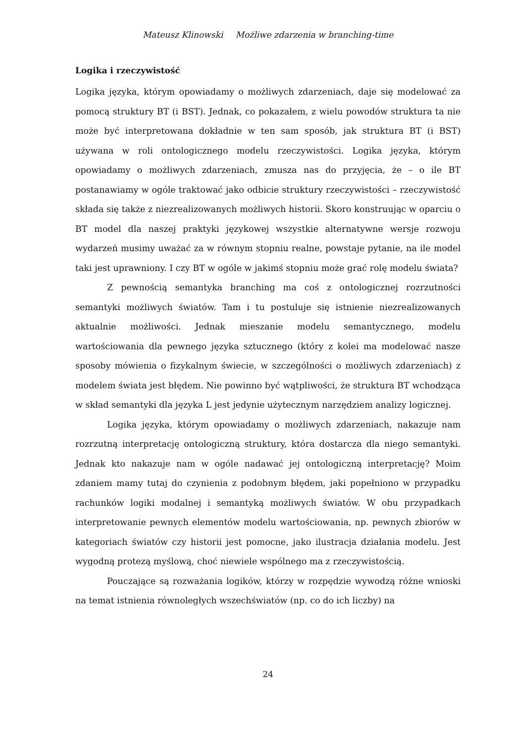Mateusz Klinowski Możliwe zdarzenia w branching-time
Logika i rzeczywistość
Logika języka, którym opowiadamy o możliwych zdarzeniach, daje się modelować za pomocą struktury BT (i BST). Jednak, co pokazałem, z wielu powodów struktura ta nie może być interpretowana dokładnie w ten sam sposób, jak struktura BT (i BST) używana w roli ontologicznego modelu rzeczywistości. Logika języka, którym opowiadamy o możliwych zdarzeniach, zmusza nas do przyjęcia, że – o ile BT postanawiamy w ogóle traktować jako odbicie struktury rzeczywistości – rzeczywistość składa się także z niezrealizowanych możliwych historii. Skoro konstruując w oparciu o BT model dla naszej praktyki językowej wszystkie alternatywne wersje rozwoju wydarzeń musimy uważać za w równym stopniu realne, powstaje pytanie, na ile model taki jest uprawniony. I czy BT w ogóle w jakimś stopniu może grać rolę modelu świata?
Z pewnością semantyka branching ma coś z ontologicznej rozrzutności semantyki możliwych światów. Tam i tu postuluje się istnienie niezrealizowanych aktualnie możliwości. Jednak mieszanie modelu semantycznego, modelu wartościowania dla pewnego języka sztucznego (który z kolei ma modelować nasze sposoby mówienia o fizykalnym świecie, w szczególności o możliwych zdarzeniach) z modelem świata jest błędem. Nie powinno być wątpliwości, że struktura BT wchodząca w skład semantyki dla języka L jest jedynie użytecznym narzędziem analizy logicznej.
Logika języka, którym opowiadamy o możliwych zdarzeniach, nakazuje nam rozrzutną interpretację ontologiczną struktury, która dostarcza dla niego semantyki. Jednak kto nakazuje nam w ogóle nadawać jej ontologiczną interpretację? Moim zdaniem mamy tutaj do czynienia z podobnym błędem, jaki popełniono w przypadku rachunków logiki modalnej i semantyką możliwych światów. W obu przypadkach interpretowanie pewnych elementów modelu wartościowania, np. pewnych zbiorów w kategoriach światów czy historii jest pomocne, jako ilustracja działania modelu. Jest wygodną protezą myślową, choć niewiele wspólnego ma z rzeczywistością.
Pouczające są rozważania logików, którzy w rozpędzie wywodzą różne wnioski na temat istnienia równoległych wszechświatów (np. co do ich liczby) na
24